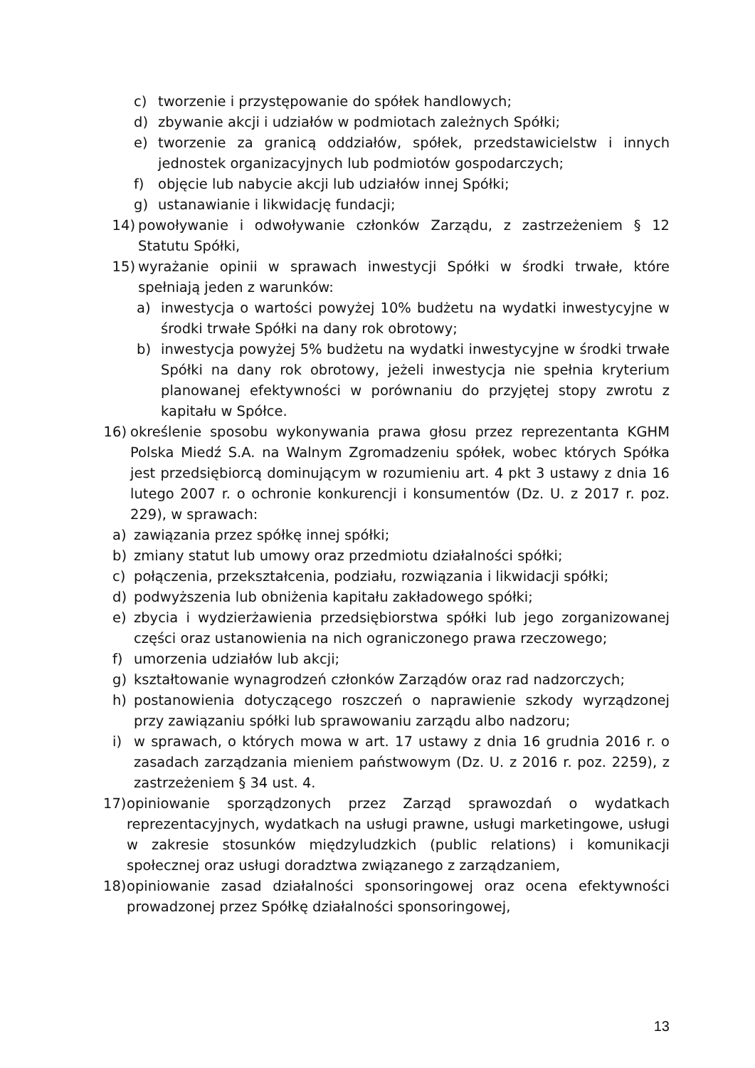c) tworzenie i przystępowanie do spółek handlowych;
d) zbywanie akcji i udziałów w podmiotach zależnych Spółki;
e) tworzenie za granicą oddziałów, spółek, przedstawicielstw i innych jednostek organizacyjnych lub podmiotów gospodarczych;
f) objęcie lub nabycie akcji lub udziałów innej Spółki;
g) ustanawianie i likwidację fundacji;
14) powoływanie i odwoływanie członków Zarządu, z zastrzeżeniem § 12 Statutu Spółki,
15) wyrażanie opinii w sprawach inwestycji Spółki w środki trwałe, które spełniają jeden z warunków:
a) inwestycja o wartości powyżej 10% budżetu na wydatki inwestycyjne w środki trwałe Spółki na dany rok obrotowy;
b) inwestycja powyżej 5% budżetu na wydatki inwestycyjne w środki trwałe Spółki na dany rok obrotowy, jeżeli inwestycja nie spełnia kryterium planowanej efektywności w porównaniu do przyjętej stopy zwrotu z kapitału w Spółce.
16) określenie sposobu wykonywania prawa głosu przez reprezentanta KGHM Polska Miedź S.A. na Walnym Zgromadzeniu spółek, wobec których Spółka jest przedsiębiorcą dominującym w rozumieniu art. 4 pkt 3 ustawy z dnia 16 lutego 2007 r. o ochronie konkurencji i konsumentów (Dz. U. z 2017 r. poz. 229), w sprawach:
a) zawiązania przez spółkę innej spółki;
b) zmiany statut lub umowy oraz przedmiotu działalności spółki;
c) połączenia, przekształcenia, podziału, rozwiązania i likwidacji spółki;
d) podwyższenia lub obniżenia kapitału zakładowego spółki;
e) zbycia i wydzierżawienia przedsiębiorstwa spółki lub jego zorganizowanej części oraz ustanowienia na nich ograniczonego prawa rzeczowego;
f) umorzenia udziałów lub akcji;
g) kształtowanie wynagrodzeń członków Zarządów oraz rad nadzorczych;
h) postanowienia dotyczącego roszczeń o naprawienie szkody wyrządzonej przy zawiązaniu spółki lub sprawowaniu zarządu albo nadzoru;
i) w sprawach, o których mowa w art. 17 ustawy z dnia 16 grudnia 2016 r. o zasadach zarządzania mieniem państwowym (Dz. U. z 2016 r. poz. 2259), z zastrzeżeniem § 34 ust. 4.
17) opiniowanie sporządzonych przez Zarząd sprawozdań o wydatkach reprezentacyjnych, wydatkach na usługi prawne, usługi marketingowe, usługi w zakresie stosunków międzyludzkich (public relations) i komunikacji społecznej oraz usługi doradztwa związanego z zarządzaniem,
18) opiniowanie zasad działalności sponsoringowej oraz ocena efektywności prowadzonej przez Spółkę działalności sponsoringowej,
13